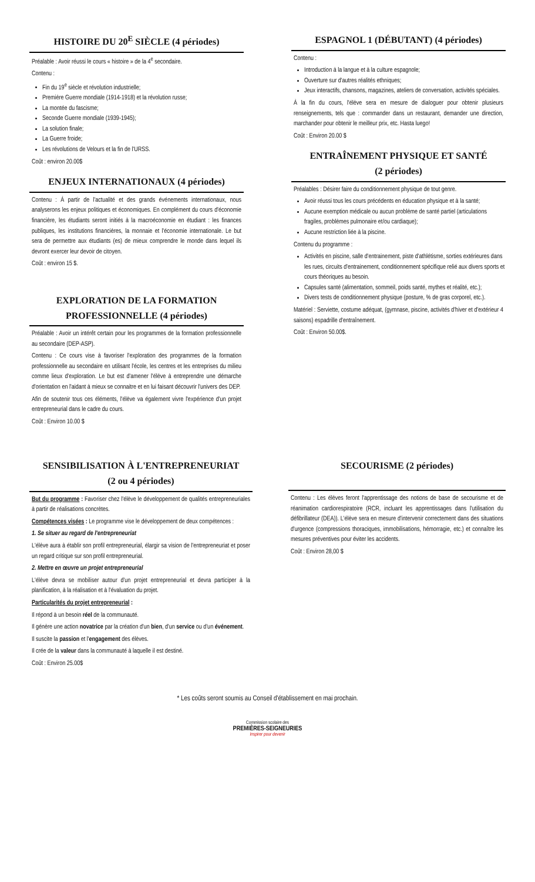HISTOIRE DU 20<sup>E</sup> SIÈCLE (4 périodes)
Préalable : Avoir réussi le cours « histoire » de la 4<sup>e</sup> secondaire.
Contenu :
Fin du 19<sup>e</sup> siècle et révolution industrielle;
Première Guerre mondiale (1914-1918) et la révolution russe;
La montée du fascisme;
Seconde Guerre mondiale (1939-1945);
La solution finale;
La Guerre froide;
Les révolutions de Velours et la fin de l'URSS.
Coût : environ 20.00$
ENJEUX INTERNATIONAUX (4 périodes)
Contenu : À partir de l'actualité et des grands événements internationaux, nous analyserons les enjeux politiques et économiques. En complément du cours d'économie financière, les étudiants seront initiés à la macroéconomie en étudiant : les finances publiques, les institutions financières, la monnaie et l'économie internationale. Le but sera de permettre aux étudiants (es) de mieux comprendre le monde dans lequel ils devront exercer leur devoir de citoyen.
Coût : environ 15 $.
EXPLORATION DE LA FORMATION PROFESSIONNELLE (4 périodes)
Préalable : Avoir un intérêt certain pour les programmes de la formation professionnelle au secondaire (DEP-ASP).
Contenu : Ce cours vise à favoriser l'exploration des programmes de la formation professionnelle au secondaire en utilisant l'école, les centres et les entreprises du milieu comme lieux d'exploration. Le but est d'amener l'élève à entreprendre une démarche d'orientation en l'aidant à mieux se connaitre et en lui faisant découvrir l'univers des DEP.
Afin de soutenir tous ces éléments, l'élève va également vivre l'expérience d'un projet entrepreneurial dans le cadre du cours.
Coût : Environ 10.00 $
ESPAGNOL 1 (DÉBUTANT) (4 périodes)
Contenu :
Introduction à la langue et à la culture espagnole;
Ouverture sur d'autres réalités ethniques;
Jeux interactifs, chansons, magazines, ateliers de conversation, activités spéciales.
À la fin du cours, l'élève sera en mesure de dialoguer pour obtenir plusieurs renseignements, tels que : commander dans un restaurant, demander une direction, marchander pour obtenir le meilleur prix, etc. Hasta luego!
Coût : Environ 20.00 $
ENTRAÎNEMENT PHYSIQUE ET SANTÉ
(2 périodes)
Préalables : Désirer faire du conditionnement physique de tout genre.
Avoir réussi tous les cours précédents en éducation physique et à la santé;
Aucune exemption médicale ou aucun problème de santé partiel (articulations fragiles, problèmes pulmonaire et/ou cardiaque);
Aucune restriction liée à la piscine.
Contenu du programme :
Activités en piscine, salle d'entrainement, piste d'athlétisme, sorties extérieures dans les rues, circuits d'entrainement, conditionnement spécifique relié aux divers sports et cours théoriques au besoin.
Capsules santé (alimentation, sommeil, poids santé, mythes et réalité, etc.);
Divers tests de conditionnement physique (posture, % de gras corporel, etc.).
Matériel : Serviette, costume adéquat, (gymnase, piscine, activités d'hiver et d'extérieur 4 saisons) espadrille d'entraînement.
Coût : Environ 50.00$.
SENSIBILISATION À L'ENTREPRENEURIAT
(2 ou 4 périodes)
But du programme : Favoriser chez l'élève le développement de qualités entrepreneuriales à partir de réalisations concrètes.
Compétences visées : Le programme vise le développement de deux compétences :
1. Se situer au regard de l'entrepreneuriat
L'élève aura à établir son profil entrepreneurial, élargir sa vision de l'entrepreneuriat et poser un regard critique sur son profil entrepreneurial.
2. Mettre en œuvre un projet entrepreneurial
L'élève devra se mobiliser autour d'un projet entrepreneurial et devra participer à la planification, à la réalisation et à l'évaluation du projet.
Particularités du projet entrepreneurial :
Il répond à un besoin réel de la communauté.
Il génère une action novatrice par la création d'un bien, d'un service ou d'un événement.
Il suscite la passion et l'engagement des élèves.
Il crée de la valeur dans la communauté à laquelle il est destiné.
Coût : Environ 25.00$
SECOURISME (2 périodes)
Contenu : Les élèves feront l'apprentissage des notions de base de secourisme et de réanimation cardiorespiratoire (RCR, incluant les apprentissages dans l'utilisation du défibrillateur (DEA)). L'élève sera en mesure d'intervenir correctement dans des situations d'urgence (compressions thoraciques, immobilisations, hémorragie, etc.) et connaître les mesures préventives pour éviter les accidents.
Coût : Environ 28,00 $
* Les coûts seront soumis au Conseil d'établissement en mai prochain.
Commission scolaire des
PREMIÈRES-SEIGNEURIES
Inspirer pour devenir